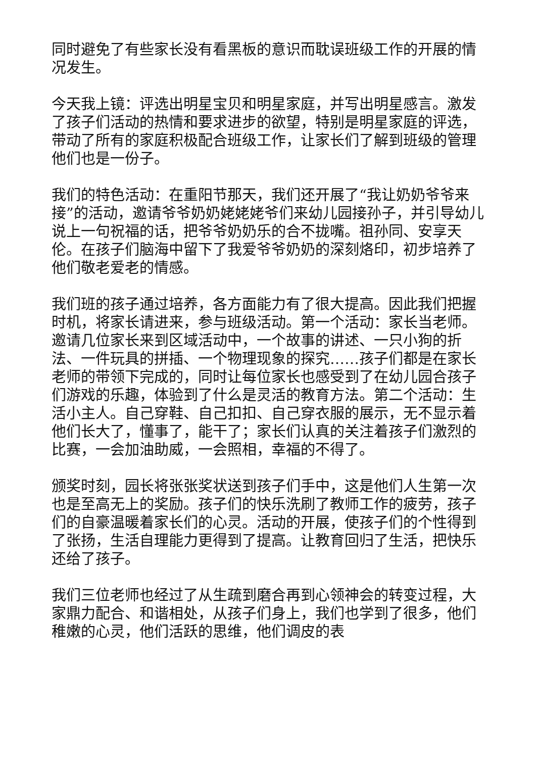同时避免了有些家长没有看黑板的意识而耽误班级工作的开展的情况发生。
今天我上镜：评选出明星宝贝和明星家庭，并写出明星感言。激发了孩子们活动的热情和要求进步的欲望，特别是明星家庭的评选，带动了所有的家庭积极配合班级工作，让家长们了解到班级的管理他们也是一份子。
我们的特色活动：在重阳节那天，我们还开展了“我让奶奶爷爷来接”的活动，邀请爷爷奶奶姥姥姥爷们来幼儿园接孙子，并引导幼儿说上一句祝福的话，把爷爷奶奶乐的合不拢嘴。祖孙同、安享天伦。在孩子们脑海中留下了我爱爷爷奶奶的深刻烙印，初步培养了他们敬老爱老的情感。
我们班的孩子通过培养，各方面能力有了很大提高。因此我们把握时机，将家长请进来，参与班级活动。第一个活动：家长当老师。邀请几位家长来到区域活动中，一个故事的讲述、一只小狗的折法、一件玩具的拼插、一个物理现象的探究……孩子们都是在家长老师的带领下完成的，同时让每位家长也感受到了在幼儿园合孩子们游戏的乐趣，体验到了什么是灵活的教育方法。第二个活动：生活小主人。自己穿鞋、自己扣扣、自己穿衣服的展示，无不显示着他们长大了，懂事了，能干了；家长们认真的关注着孩子们激烈的比赛，一会加油助威，一会照相，幸福的不得了。
颁奖时刻，园长将张张奖状送到孩子们手中，这是他们人生第一次也是至高无上的奖励。孩子们的快乐洗刷了教师工作的疲劳，孩子们的自豪温暖着家长们的心灵。活动的开展，使孩子们的个性得到了张扬，生活自理能力更得到了提高。让教育回归了生活，把快乐还给了孩子。
我们三位老师也经过了从生疏到磨合再到心领神会的转变过程，大家鼎力配合、和谐相处，从孩子们身上，我们也学到了很多，他们稚嫩的心灵，他们活跃的思维，他们调皮的表